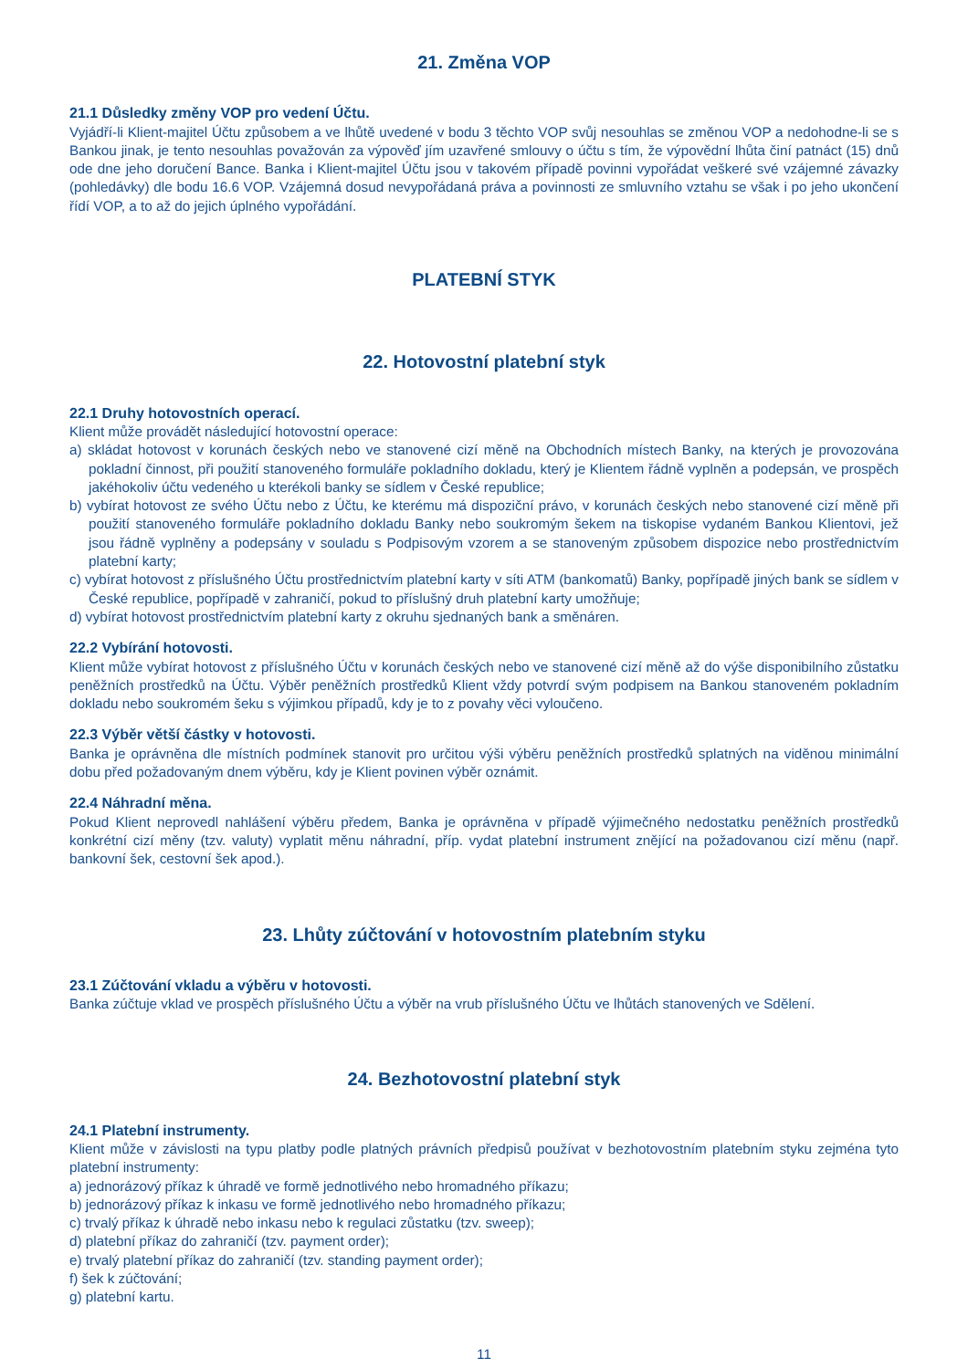21. Změna VOP
21.1 Důsledky změny VOP pro vedení Účtu.
Vyjádří-li Klient-majitel Účtu způsobem a ve lhůtě uvedené v bodu 3 těchto VOP svůj nesouhlas se změnou VOP a nedohodne-li se s Bankou jinak, je tento nesouhlas považován za výpověď jím uzavřené smlouvy o účtu s tím, že výpovědní lhůta činí patnáct (15) dnů ode dne jeho doručení Bance. Banka i Klient-majitel Účtu jsou v takovém případě povinni vypořádat veškeré své vzájemné závazky (pohledávky) dle bodu 16.6 VOP. Vzájemná dosud nevypořádaná práva a povinnosti ze smluvního vztahu se však i po jeho ukončení řídí VOP, a to až do jejich úplného vypořádání.
PLATEBNÍ STYK
22. Hotovostní platební styk
22.1 Druhy hotovostních operací.
Klient může provádět následující hotovostní operace:
a) skládat hotovost v korunách českých nebo ve stanovené cizí měně na Obchodních místech Banky, na kterých je provozována pokladní činnost, při použití stanoveného formuláře pokladního dokladu, který je Klientem řádně vyplněn a podepsán, ve prospěch jakéhokoliv účtu vedeného u kterékoli banky se sídlem v České republice;
b) vybírat hotovost ze svého Účtu nebo z Účtu, ke kterému má dispoziční právo, v korunách českých nebo stanovené cizí měně při použití stanoveného formuláře pokladního dokladu Banky nebo soukromým šekem na tiskopise vydaném Bankou Klientovi, jež jsou řádně vyplněny a podepsány v souladu s Podpisovým vzorem a se stanoveným způsobem dispozice nebo prostřednictvím platební karty;
c) vybírat hotovost z příslušného Účtu prostřednictvím platební karty v síti ATM (bankomatů) Banky, popřípadě jiných bank se sídlem v České republice, popřípadě v zahraničí, pokud to příslušný druh platební karty umožňuje;
d) vybírat hotovost prostřednictvím platební karty z okruhu sjednaných bank a směnáren.
22.2 Vybírání hotovosti.
Klient může vybírat hotovost z příslušného Účtu v korunách českých nebo ve stanovené cizí měně až do výše disponibilního zůstatku peněžních prostředků na Účtu. Výběr peněžních prostředků Klient vždy potvrdí svým podpisem na Bankou stanoveném pokladním dokladu nebo soukromém šeku s výjimkou případů, kdy je to z povahy věci vyloučeno.
22.3 Výběr větší částky v hotovosti.
Banka je oprávněna dle místních podmínek stanovit pro určitou výši výběru peněžních prostředků splatných na viděnou minimální dobu před požadovaným dnem výběru, kdy je Klient povinen výběr oznámit.
22.4 Náhradní měna.
Pokud Klient neprovedl nahlášení výběru předem, Banka je oprávněna v případě výjimečného nedostatku peněžních prostředků konkrétní cizí měny (tzv. valuty) vyplatit měnu náhradní, příp. vydat platební instrument znějící na požadovanou cizí měnu (např. bankovní šek, cestovní šek apod.).
23. Lhůty zúčtování v hotovostním platebním styku
23.1 Zúčtování vkladu a výběru v hotovosti.
Banka zúčtuje vklad ve prospěch příslušného Účtu a výběr na vrub příslušného Účtu ve lhůtách stanovených ve Sdělení.
24. Bezhotovostní platební styk
24.1 Platební instrumenty.
Klient může v závislosti na typu platby podle platných právních předpisů používat v bezhotovostním platebním styku zejména tyto platební instrumenty:
a) jednorázový příkaz k úhradě ve formě jednotlivého nebo hromadného příkazu;
b) jednorázový příkaz k inkasu ve formě jednotlivého nebo hromadného příkazu;
c) trvalý příkaz k úhradě nebo inkasu nebo k regulaci zůstatku (tzv. sweep);
d) platební příkaz do zahraničí (tzv. payment order);
e) trvalý platební příkaz do zahraničí (tzv. standing payment order);
f) šek k zúčtování;
g) platební kartu.
11